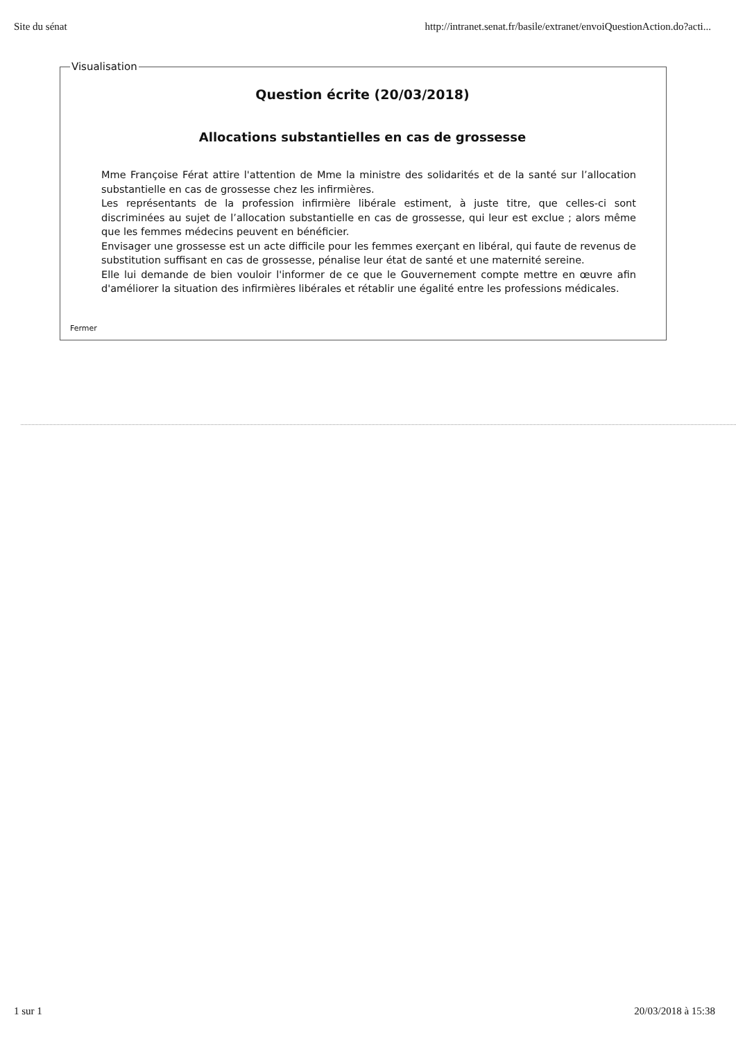Site du sénat http://intranet.senat.fr/basile/extranet/envoiQuestionAction.do?acti...
Visualisation
Question écrite (20/03/2018)
Allocations substantielles en cas de grossesse
Mme Françoise Férat attire l'attention de Mme la ministre des solidarités et de la santé sur l’allocation substantielle en cas de grossesse chez les infirmières.
Les représentants de la profession infirmière libérale estiment, à juste titre, que celles-ci sont discriminées au sujet de l’allocation substantielle en cas de grossesse, qui leur est exclue ; alors même que les femmes médecins peuvent en bénéficier.
Envisager une grossesse est un acte difficile pour les femmes exerçant en libéral, qui faute de revenus de substitution suffisant en cas de grossesse, pénalise leur état de santé et une maternité sereine.
Elle lui demande de bien vouloir l'informer de ce que le Gouvernement compte mettre en œuvre afin d'améliorer la situation des infirmières libérales et rétablir une égalité entre les professions médicales.
Fermer
1 sur 1 20/03/2018 à 15:38